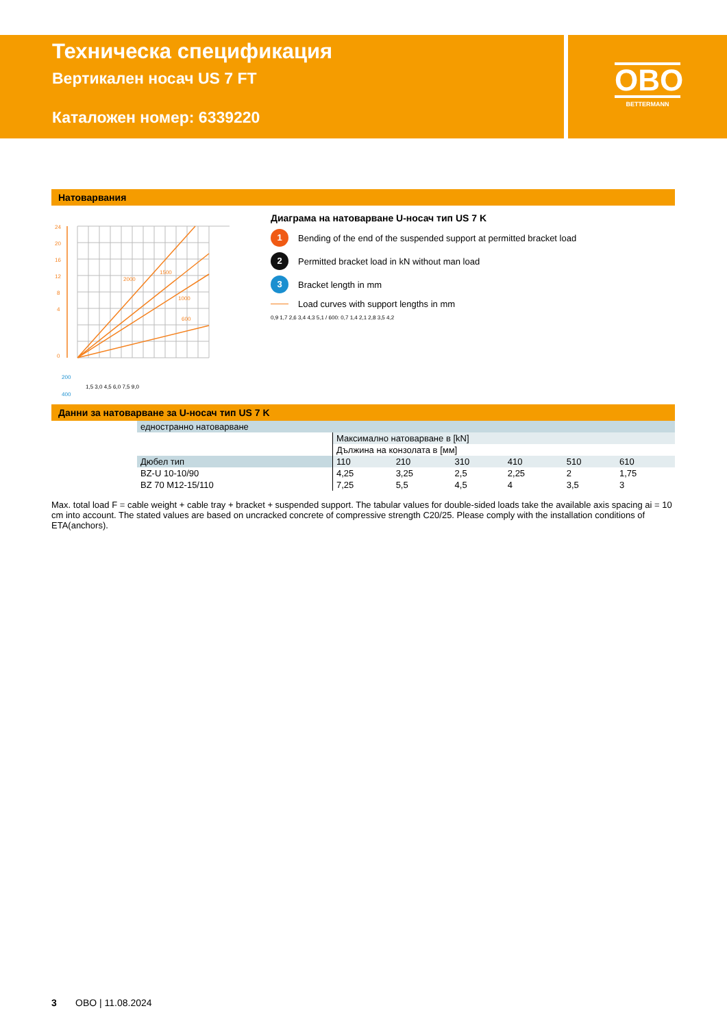Техническа спецификация
Вертикален носач US 7 FT
Каталожен номер: 6339220
OBO
BETTERMANN
Натоварвания
24
20
16
12
8
4
0
2000
1500
1000
600
200
400
1,5 3,0 4,5 6,0 7,5 9,0
Диаграма на натоварване U-носач тип US 7 K
1 Bending of the end of the suspended support at permitted bracket load
2 Permitted bracket load in kN without man load
3 Bracket length in mm
Load curves with support lengths in mm
0,9 1,7 2,6 3,4 4,3 5,1 / 600: 0,7 1,4 2,1 2,8 3,5 4,2
Данни за натоварване за U-носач тип US 7 K
| | едностранно натоварване | | | | | | |
| | | Максимално натоварване в [kN] | | | | | |
| | | Дължина на конзолата в [мм] | | | | | |
| | Дюбел тип | 110 | 210 | 310 | 410 | 510 | 610 |
| | BZ-U 10-10/90 | 4,25 | 3,25 | 2,5 | 2,25 | 2 | 1,75 |
| | BZ 70 M12-15/110 | 7,25 | 5,5 | 4,5 | 4 | 3,5 | 3 |
Max. total load F = cable weight + cable tray + bracket + suspended support. The tabular values for double-sided loads take the available axis spacing ai = 10 cm into account. The stated values are based on uncracked concrete of compressive strength C20/25. Please comply with the installation conditions of ETA(anchors).
3 OBO | 11.08.2024